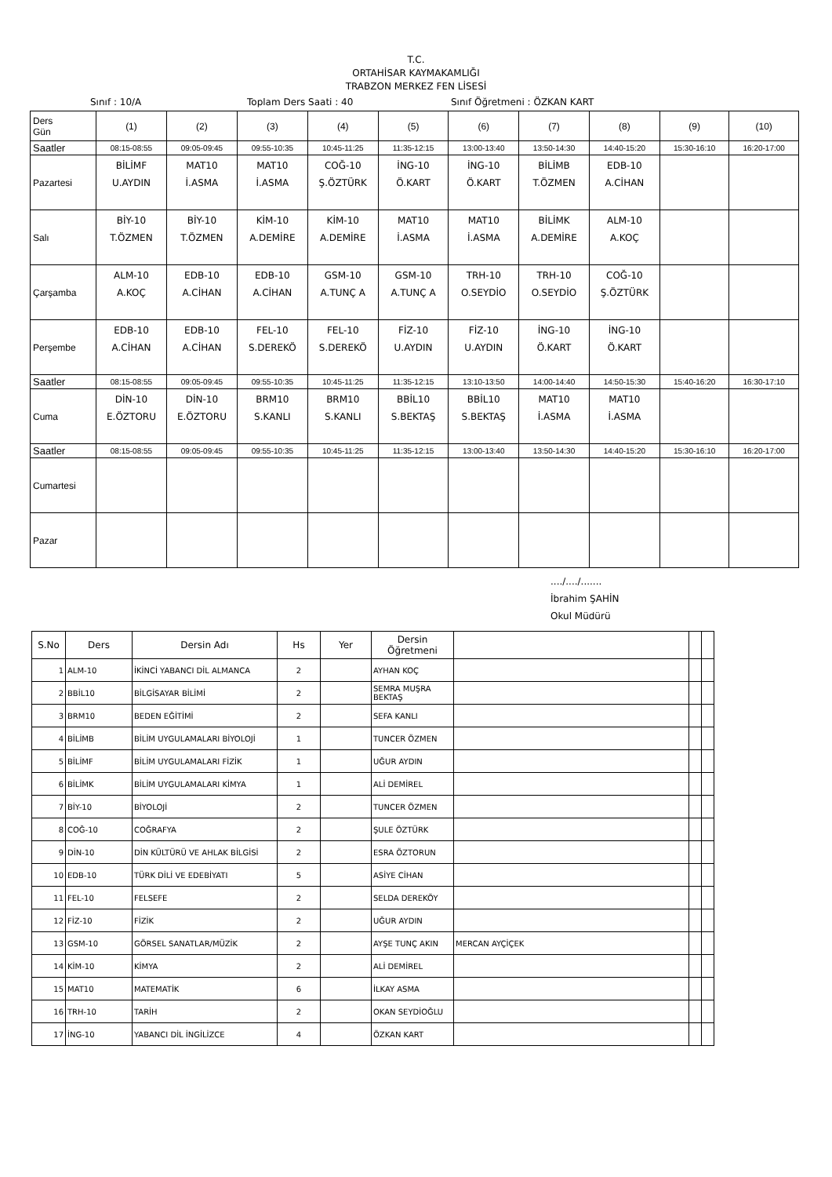T.C.
ORTAHİSAR KAYMAKAMLIĞI
TRABZON MERKEZ FEN LİSESİ
Sınıf : 10/A Toplam Ders Saati : 40 Sınıf Öğretmeni : ÖZKAN KART
| Ders Gün | (1) | (2) | (3) | (4) | (5) | (6) | (7) | (8) | (9) | (10) |
| Saatler | 08:15-08:55 | 09:05-09:45 | 09:55-10:35 | 10:45-11:25 | 11:35-12:15 | 13:00-13:40 | 13:50-14:30 | 14:40-15:20 | 15:30-16:10 | 16:20-17:00 |
| Pazartesi | BİLİMF U.AYDIN | MAT10 İ.ASMA | MAT10 İ.ASMA | COĞ-10 Ş.ÖZTÜRK | İNG-10 Ö.KART | İNG-10 Ö.KART | BİLİMB T.ÖZMEN | EDB-10 A.CİHAN | | |
| Salı | BİY-10 T.ÖZMEN | BİY-10 T.ÖZMEN | KİM-10 A.DEMİRE | KİM-10 A.DEMİRE | MAT10 İ.ASMA | MAT10 İ.ASMA | BİLİMK A.DEMİRE | ALM-10 A.KOÇ | | |
| Çarşamba | ALM-10 A.KOÇ | EDB-10 A.CİHAN | EDB-10 A.CİHAN | GSM-10 A.TUNÇ A | GSM-10 A.TUNÇ A | TRH-10 O.SEYDİO | TRH-10 O.SEYDİO | COĞ-10 Ş.ÖZTÜRK | | |
| Perşembe | EDB-10 A.CİHAN | EDB-10 A.CİHAN | FEL-10 S.DEREKÖ | FEL-10 S.DEREKÖ | FİZ-10 U.AYDIN | FİZ-10 U.AYDIN | İNG-10 Ö.KART | İNG-10 Ö.KART | | |
| Saatler | 08:15-08:55 | 09:05-09:45 | 09:55-10:35 | 10:45-11:25 | 11:35-12:15 | 13:10-13:50 | 14:00-14:40 | 14:50-15:30 | 15:40-16:20 | 16:30-17:10 |
| Cuma | DİN-10 E.ÖZTORU | DİN-10 E.ÖZTORU | BRM10 S.KANLI | BRM10 S.KANLI | BBİL10 S.BEKTAŞ | BBİL10 S.BEKTAŞ | MAT10 İ.ASMA | MAT10 İ.ASMA | | |
| Saatler | 08:15-08:55 | 09:05-09:45 | 09:55-10:35 | 10:45-11:25 | 11:35-12:15 | 13:00-13:40 | 13:50-14:30 | 14:40-15:20 | 15:30-16:10 | 16:20-17:00 |
| Cumartesi | | | | | | | | | | |
| Pazar | | | | | | | | | | |
..../..../.......
İbrahim ŞAHİN
Okul Müdürü
| S.No | Ders | Dersin Adı | Hs | Yer | Dersin Öğretmeni | | | |
| --- | --- | --- | --- | --- | --- | --- | --- | --- |
| 1 | ALM-10 | İKİNCİ YABANCI DİL ALMANCA | 2 | | AYHAN KOÇ | | | |
| 2 | BBİL10 | BİLGİSAYAR BİLİMİ | 2 | | SEMRA MUŞRA BEKTAŞ | | | |
| 3 | BRM10 | BEDEN EĞİTİMİ | 2 | | SEFA KANLI | | | |
| 4 | BİLİMB | BİLİM UYGULAMALARI BİYOLOJİ | 1 | | TUNCER ÖZMEN | | | |
| 5 | BİLİMF | BİLİM UYGULAMALARI FİZİK | 1 | | UĞUR AYDIN | | | |
| 6 | BİLİMK | BİLİM UYGULAMALARI KİMYA | 1 | | ALİ DEMİREL | | | |
| 7 | BİY-10 | BİYOLOJİ | 2 | | TUNCER ÖZMEN | | | |
| 8 | COĞ-10 | COĞRAFYA | 2 | | ŞULE ÖZTÜRK | | | |
| 9 | DİN-10 | DİN KÜLTÜRÜ VE AHLAK BİLGİSİ | 2 | | ESRA ÖZTORUN | | | |
| 10 | EDB-10 | TÜRK DİLİ VE EDEBİYATI | 5 | | ASİYE CİHAN | | | |
| 11 | FEL-10 | FELSEFE | 2 | | SELDA DEREKÖY | | | |
| 12 | FİZ-10 | FİZİK | 2 | | UĞUR AYDIN | | | |
| 13 | GSM-10 | GÖRSEL SANATLAR/MÜZİK | 2 | | AYŞE TUNÇ AKIN | MERCAN AYÇİÇEK | | |
| 14 | KİM-10 | KİMYA | 2 | | ALİ DEMİREL | | | |
| 15 | MAT10 | MATEMATİK | 6 | | İLKAY ASMA | | | |
| 16 | TRH-10 | TARİH | 2 | | OKAN SEYDİOĞLU | | | |
| 17 | İNG-10 | YABANCI DİL İNGİLİZCE | 4 | | ÖZKAN KART | | | |